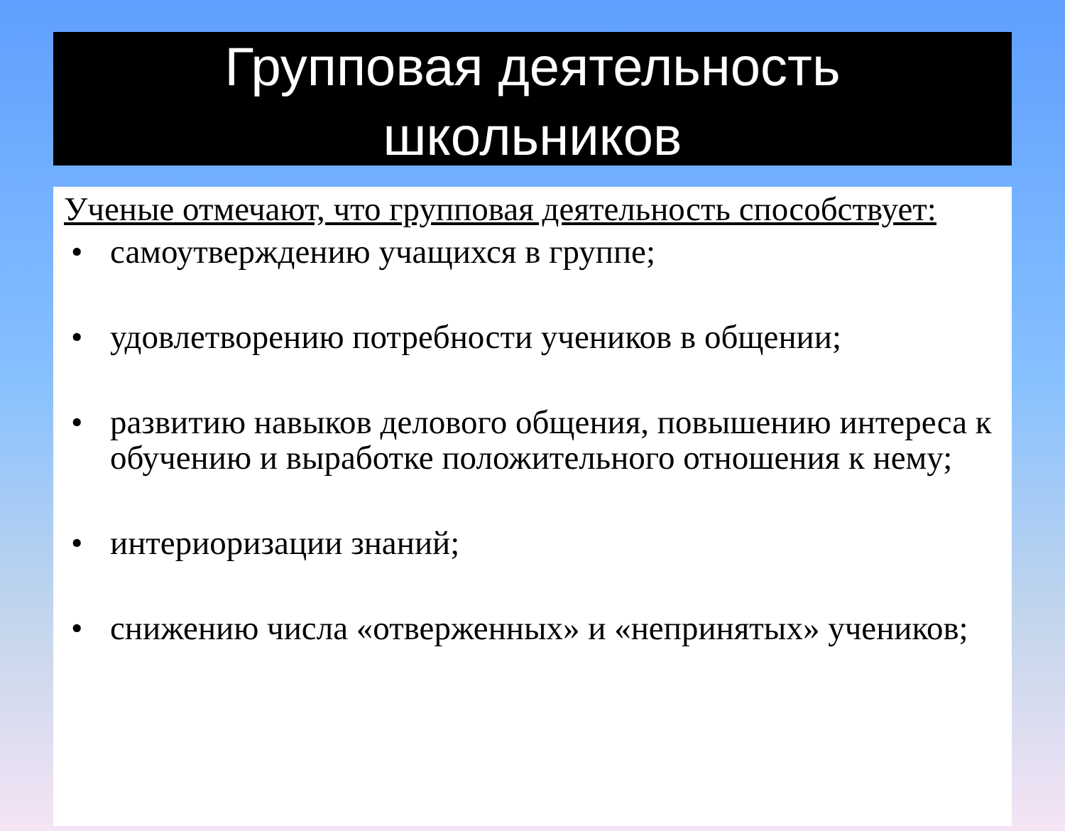Групповая деятельность
школьников
Ученые отмечают, что групповая деятельность способствует:
• самоутверждению учащихся в группе;
• удовлетворению потребности учеников в общении;
• развитию навыков делового общения, повышению интереса к обучению и выработке положительного отношения к нему;
• интериоризации знаний;
• снижению числа «отверженных» и «непринятых» учеников;